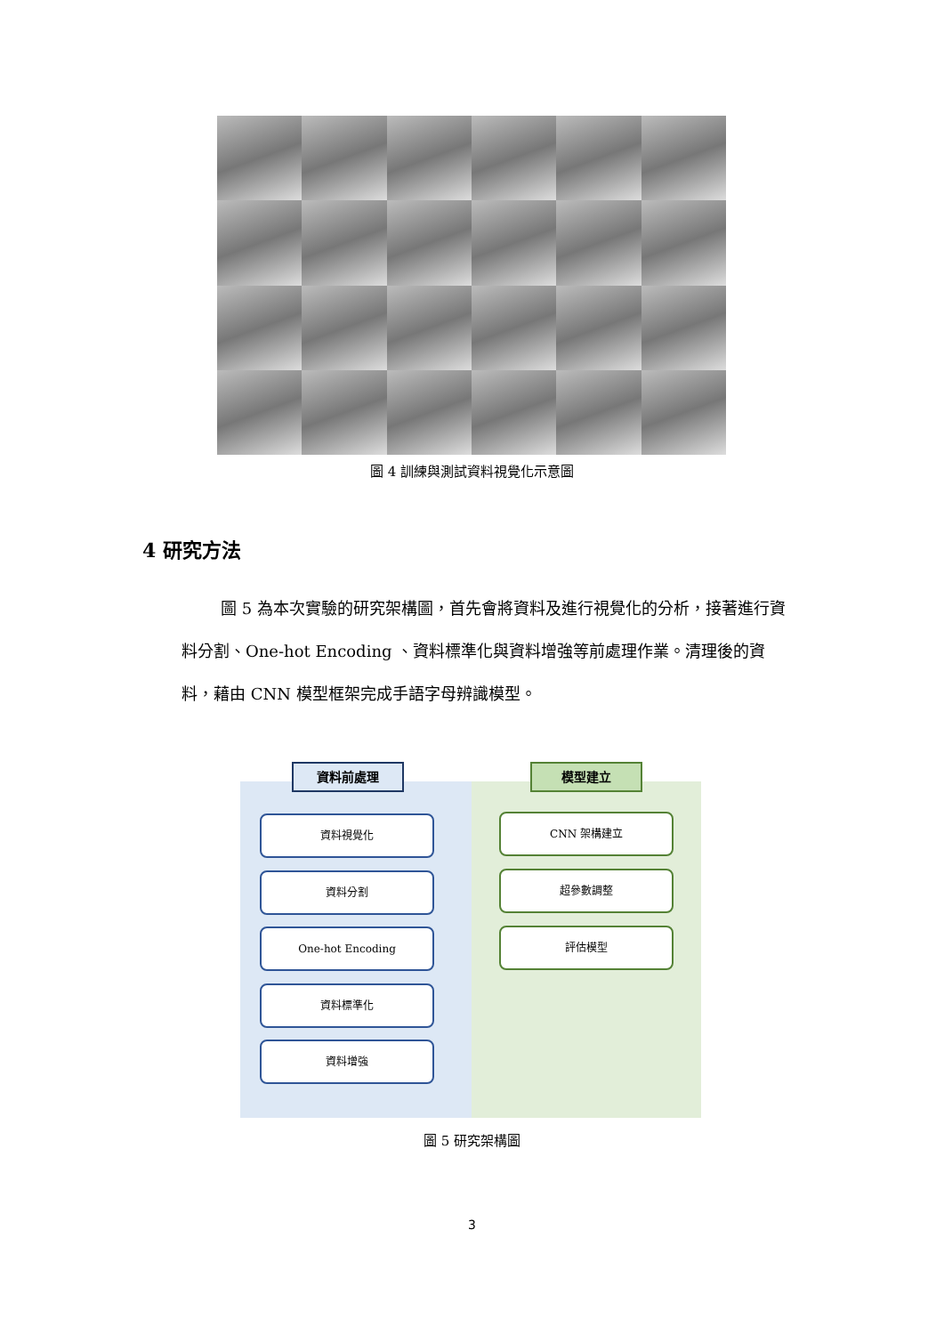圖 4 訓練與測試資料視覺化示意圖
4 研究方法
圖 5 為本次實驗的研究架構圖，首先會將資料及進行視覺化的分析，接著進行資料分割、One-hot Encoding 、資料標準化與資料增強等前處理作業。清理後的資料，藉由 CNN 模型框架完成手語字母辨識模型。
資料前處理 模型建立
資料視覺化
資料分割
One-hot Encoding
資料標準化
資料增強
CNN 架構建立
超參數調整
評估模型
圖 5 研究架構圖
3